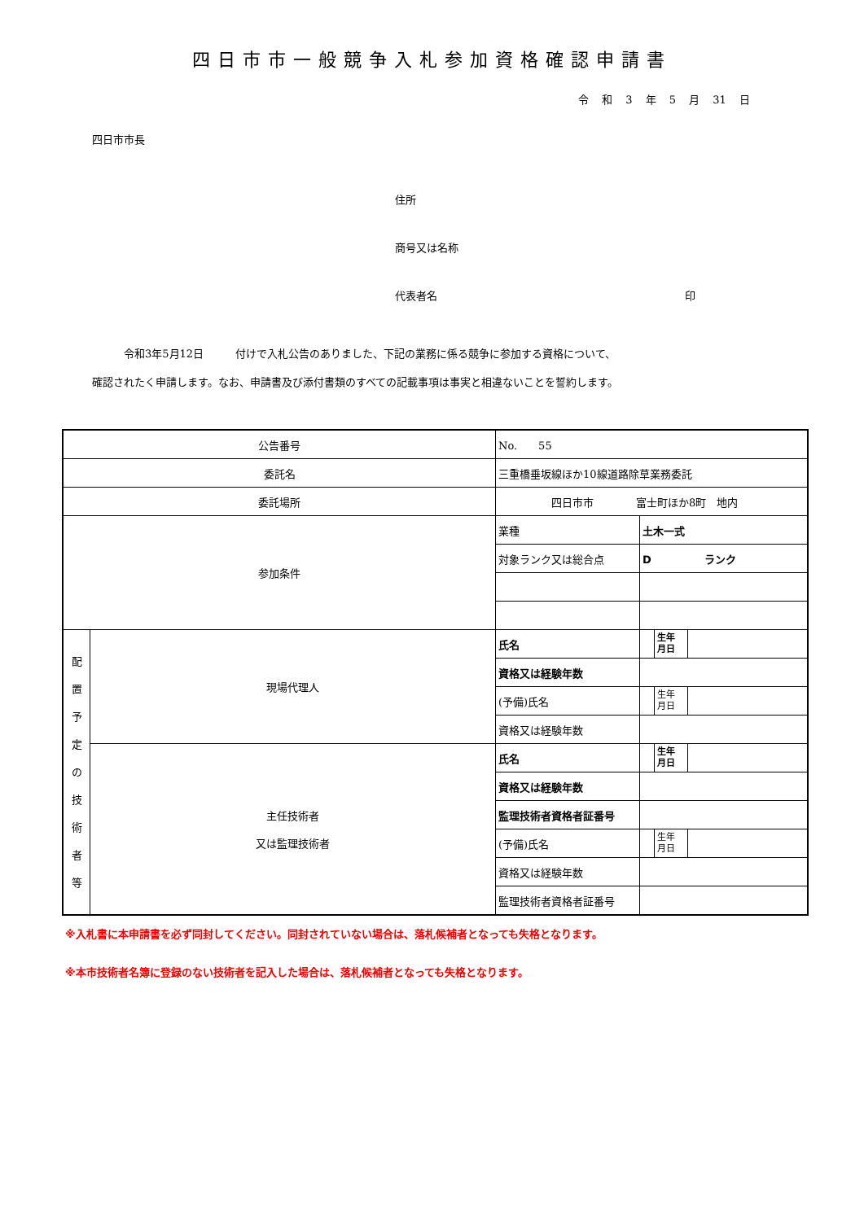四日市市一般競争入札参加資格確認申請書
令 和 3 年 5 月 31 日
四日市市長
住所
商号又は名称
代表者名 印
　　　令和3年5月12日　　　付けで入札公告のありました、下記の業務に係る競争に参加する資格について、
確認されたく申請します。なお、申請書及び添付書類のすべての記載事項は事実と相違ないことを誓約します。
| 公告番号 | | No. 55 | | | |
| 委託名 | | 三重橋垂坂線ほか10線道路除草業務委託 | | | |
| 委託場所 | | 四日市市 富士町ほか8町 地内 | | | |
| 参加条件 | | 業種 | 土木一式 | | |
| | | 対象ランク又は総合点 | D ランク | | |
| 配 置 予 定 の 技 術 者 等 | 現場代理人 | 氏名 | | 生年 月日 | |
| | | 資格又は経験年数 | | | |
| | | (予備)氏名 | | 生年 月日 | |
| | | 資格又は経験年数 | | | |
| | 主任技術者 又は監理技術者 | 氏名 | | 生年 月日 | |
| | | 資格又は経験年数 | | | |
| | | 監理技術者資格者証番号 | | | |
| | | (予備)氏名 | | 生年 月日 | |
| | | 資格又は経験年数 | | | |
| | | 監理技術者資格者証番号 | | | |
※入札書に本申請書を必ず同封してください。同封されていない場合は、落札候補者となっても失格となります。
※本市技術者名簿に登録のない技術者を記入した場合は、落札候補者となっても失格となります。